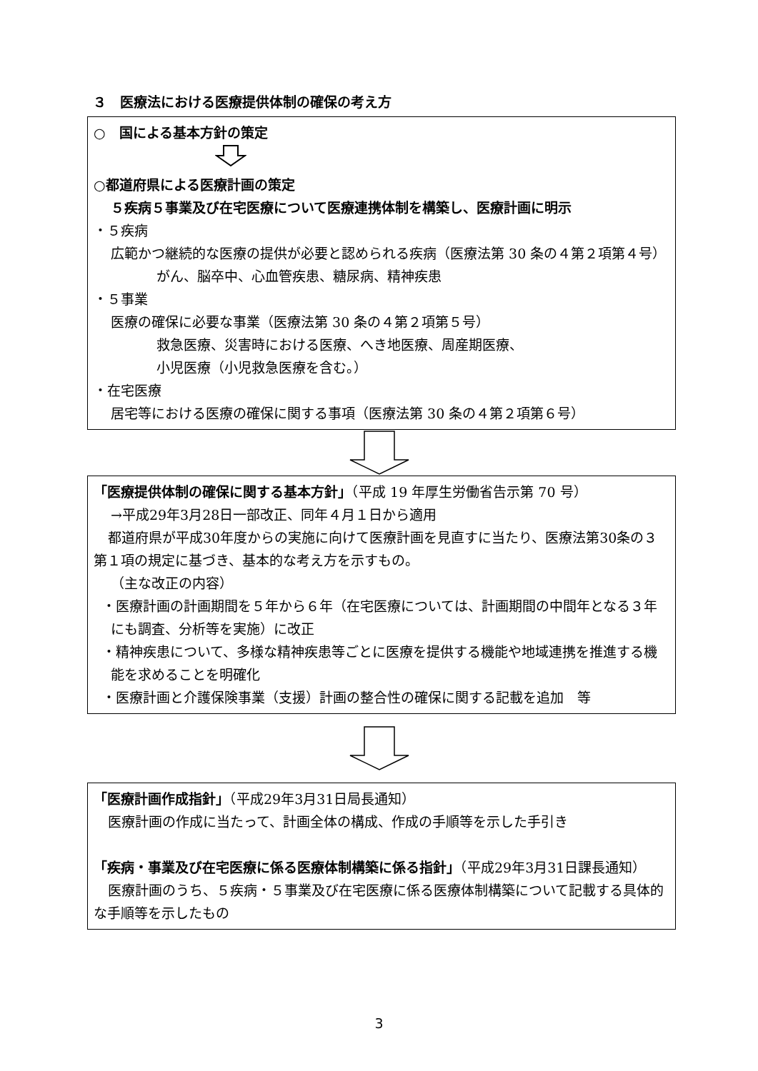３　医療法における医療提供体制の確保の考え方
○　国による基本方針の策定
○都道府県による医療計画の策定
５疾病５事業及び在宅医療について医療連携体制を構築し、医療計画に明示
・５疾病
広範かつ継続的な医療の提供が必要と認められる疾病（医療法第 30 条の４第２項第４号）
がん、脳卒中、心血管疾患、糖尿病、精神疾患
・５事業
医療の確保に必要な事業（医療法第 30 条の４第２項第５号）
救急医療、災害時における医療、へき地医療、周産期医療、
小児医療（小児救急医療を含む。）
・在宅医療
居宅等における医療の確保に関する事項（医療法第 30 条の４第２項第６号）
「医療提供体制の確保に関する基本方針」（平成 19 年厚生労働省告示第 70 号）
→平成29年3月28日一部改正、同年４月１日から適用
都道府県が平成30年度からの実施に向けて医療計画を見直すに当たり、医療法第30条の３第１項の規定に基づき、基本的な考え方を示すもの。
（主な改正の内容）
・医療計画の計画期間を５年から６年（在宅医療については、計画期間の中間年となる３年にも調査、分析等を実施）に改正
・精神疾患について、多様な精神疾患等ごとに医療を提供する機能や地域連携を推進する機能を求めることを明確化
・医療計画と介護保険事業（支援）計画の整合性の確保に関する記載を追加　等
「医療計画作成指針」（平成29年3月31日局長通知）
医療計画の作成に当たって、計画全体の構成、作成の手順等を示した手引き
「疾病・事業及び在宅医療に係る医療体制構築に係る指針」（平成29年3月31日課長通知）
医療計画のうち、５疾病・５事業及び在宅医療に係る医療体制構築について記載する具体的な手順等を示したもの
3